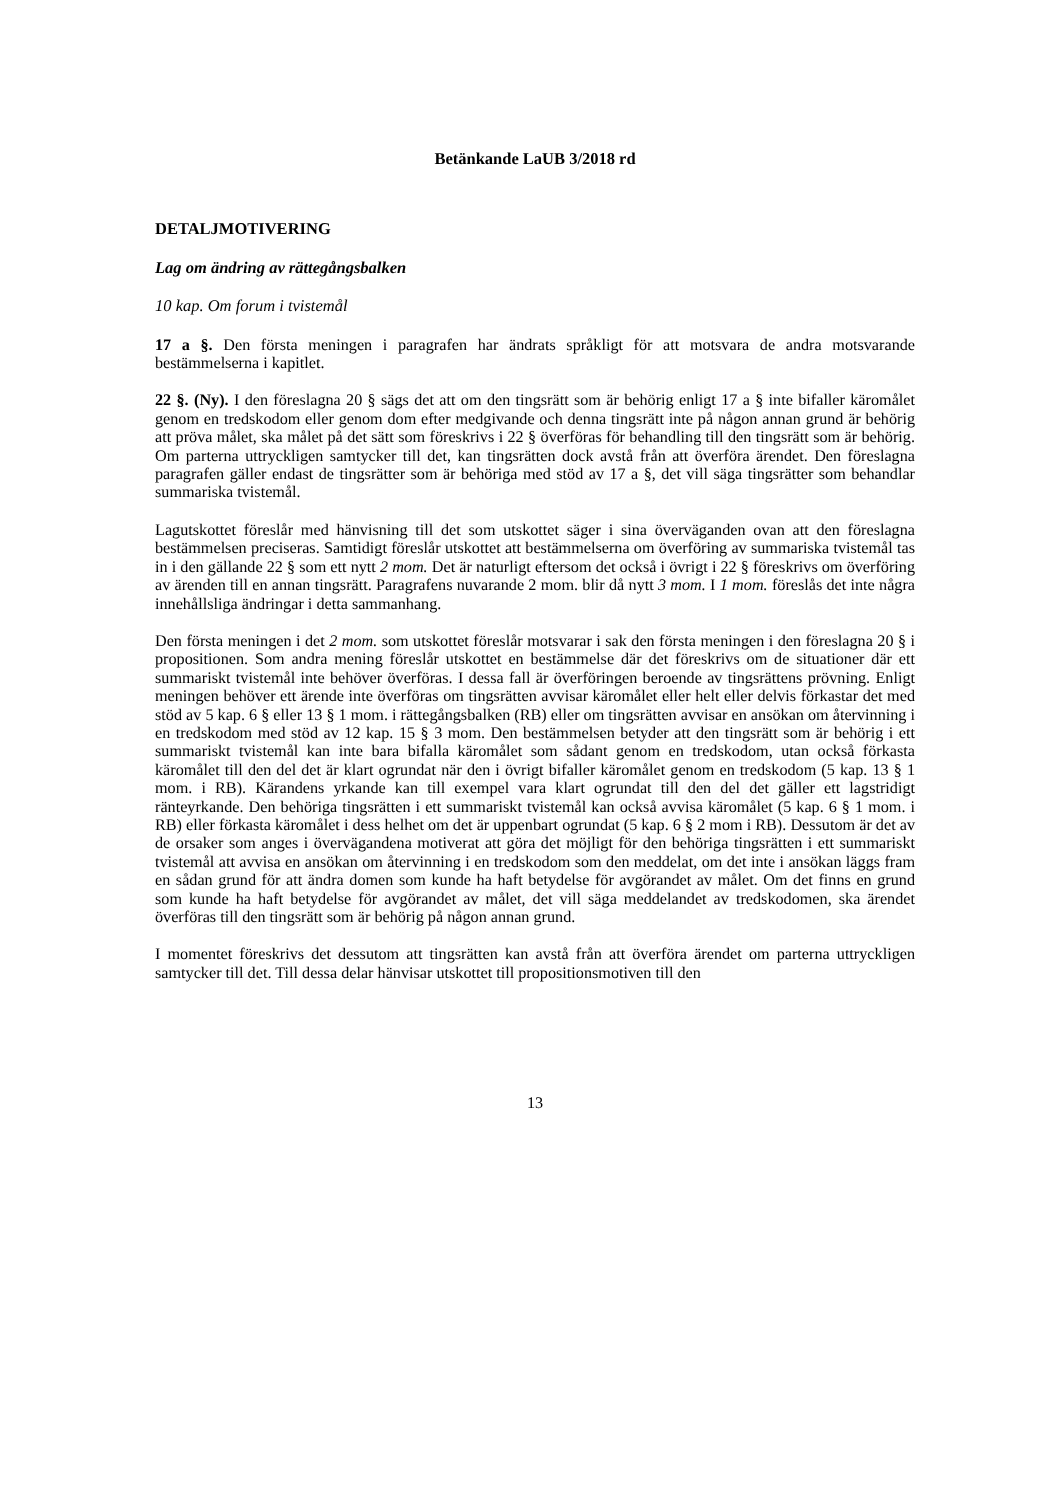Betänkande LaUB 3/2018 rd
DETALJMOTIVERING
Lag om ändring av rättegångsbalken
10 kap. Om forum i tvistemål
17 a §. Den första meningen i paragrafen har ändrats språkligt för att motsvara de andra motsvarande bestämmelserna i kapitlet.
22 §. (Ny). I den föreslagna 20 § sägs det att om den tingsrätt som är behörig enligt 17 a § inte bifaller käromålet genom en tredskodom eller genom dom efter medgivande och denna tingsrätt inte på någon annan grund är behörig att pröva målet, ska målet på det sätt som föreskrivs i 22 § överföras för behandling till den tingsrätt som är behörig. Om parterna uttryckligen samtycker till det, kan tingsrätten dock avstå från att överföra ärendet. Den föreslagna paragrafen gäller endast de tingsrätter som är behöriga med stöd av 17 a §, det vill säga tingsrätter som behandlar summariska tvistemål.
Lagutskottet föreslår med hänvisning till det som utskottet säger i sina överväganden ovan att den föreslagna bestämmelsen preciseras. Samtidigt föreslår utskottet att bestämmelserna om överföring av summariska tvistemål tas in i den gällande 22 § som ett nytt 2 mom. Det är naturligt eftersom det också i övrigt i 22 § föreskrivs om överföring av ärenden till en annan tingsrätt. Paragrafens nuvarande 2 mom. blir då nytt 3 mom. I 1 mom. föreslås det inte några innehållsliga ändringar i detta sammanhang.
Den första meningen i det 2 mom. som utskottet föreslår motsvarar i sak den första meningen i den föreslagna 20 § i propositionen. Som andra mening föreslår utskottet en bestämmelse där det föreskrivs om de situationer där ett summariskt tvistemål inte behöver överföras. I dessa fall är överföringen beroende av tingsrättens prövning. Enligt meningen behöver ett ärende inte överföras om tingsrätten avvisar käromålet eller helt eller delvis förkastar det med stöd av 5 kap. 6 § eller 13 § 1 mom. i rättegångsbalken (RB) eller om tingsrätten avvisar en ansökan om återvinning i en tredskodom med stöd av 12 kap. 15 § 3 mom. Den bestämmelsen betyder att den tingsrätt som är behörig i ett summariskt tvistemål kan inte bara bifalla käromålet som sådant genom en tredskodom, utan också förkasta käromålet till den del det är klart ogrundat när den i övrigt bifaller käromålet genom en tredskodom (5 kap. 13 § 1 mom. i RB). Kärandens yrkande kan till exempel vara klart ogrundat till den del det gäller ett lagstridigt ränteyrkande. Den behöriga tingsrätten i ett summariskt tvistemål kan också avvisa käromålet (5 kap. 6 § 1 mom. i RB) eller förkasta käromålet i dess helhet om det är uppenbart ogrundat (5 kap. 6 § 2 mom i RB). Dessutom är det av de orsaker som anges i övervägandena motiverat att göra det möjligt för den behöriga tingsrätten i ett summariskt tvistemål att avvisa en ansökan om återvinning i en tredskodom som den meddelat, om det inte i ansökan läggs fram en sådan grund för att ändra domen som kunde ha haft betydelse för avgörandet av målet. Om det finns en grund som kunde ha haft betydelse för avgörandet av målet, det vill säga meddelandet av tredskodomen, ska ärendet överföras till den tingsrätt som är behörig på någon annan grund.
I momentet föreskrivs det dessutom att tingsrätten kan avstå från att överföra ärendet om parterna uttryckligen samtycker till det. Till dessa delar hänvisar utskottet till propositionsmotiven till den
13